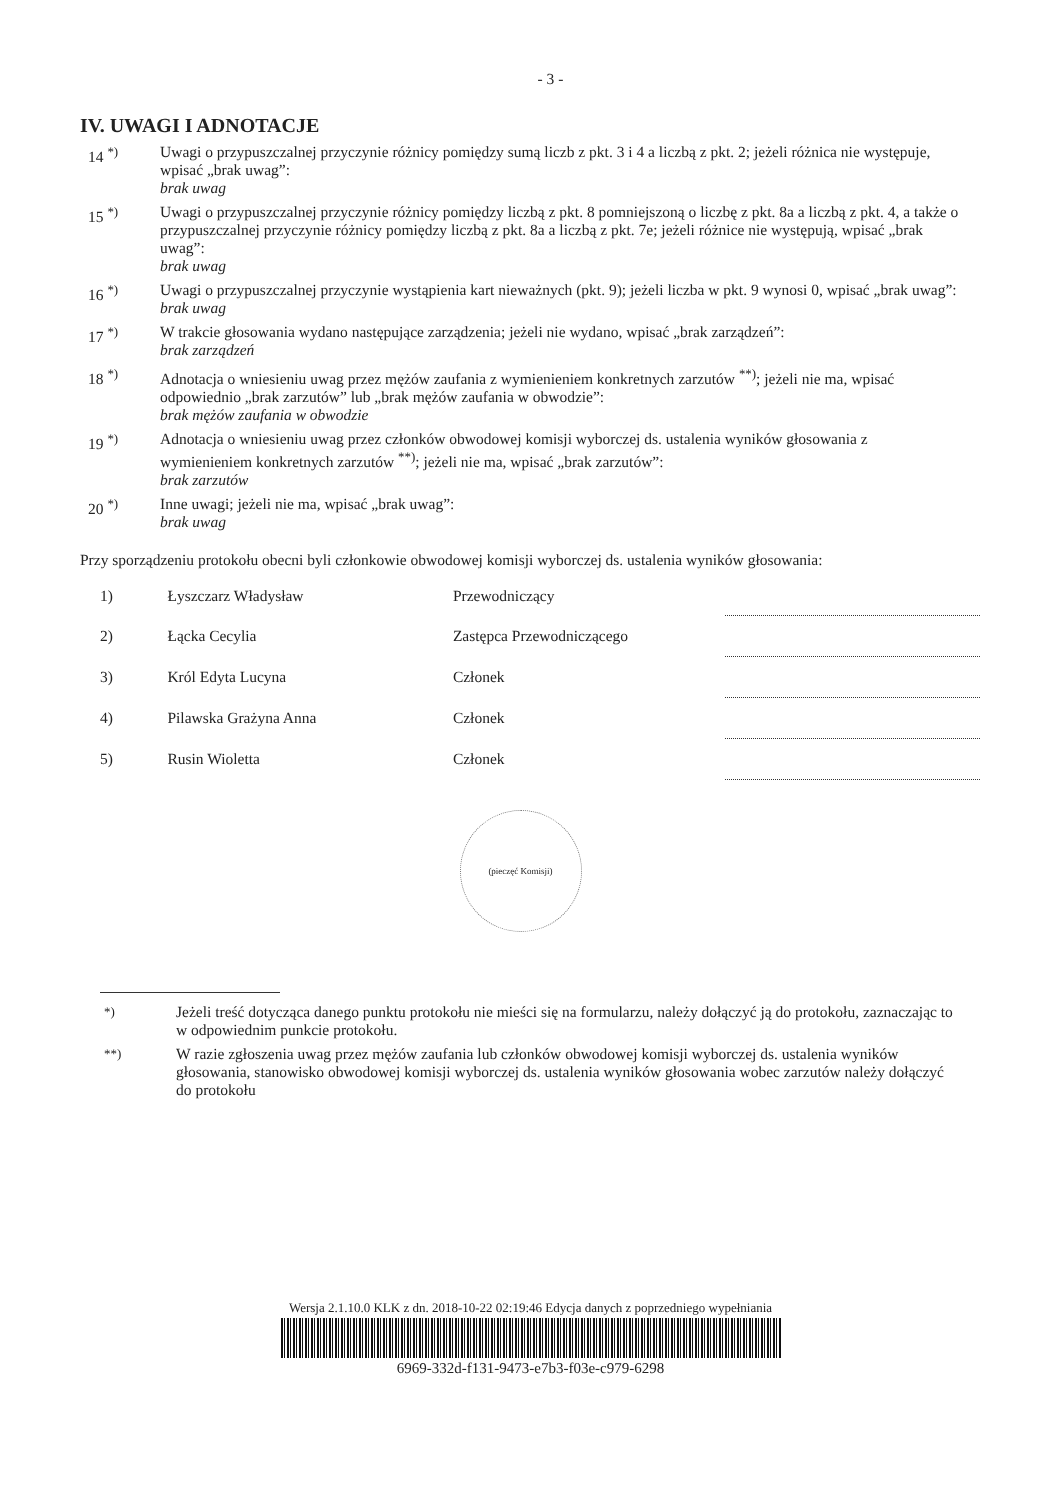- 3 -
IV. UWAGI I ADNOTACJE
14 <sup>*)</sup> Uwagi o przypuszczalnej przyczynie różnicy pomiędzy sumą liczb z pkt. 3 i 4 a liczbą z pkt. 2; jeżeli różnica nie występuje, wpisać „brak uwag”:
brak uwag
15 <sup>*)</sup> Uwagi o przypuszczalnej przyczynie różnicy pomiędzy liczbą z pkt. 8 pomniejszoną o liczbę z pkt. 8a a liczbą z pkt. 4, a także o przypuszczalnej przyczynie różnicy pomiędzy liczbą z pkt. 8a a liczbą z pkt. 7e; jeżeli różnice nie występują, wpisać „brak uwag”:
brak uwag
16 <sup>*)</sup> Uwagi o przypuszczalnej przyczynie wystąpienia kart nieważnych (pkt. 9); jeżeli liczba w pkt. 9 wynosi 0, wpisać „brak uwag”:
brak uwag
17 <sup>*)</sup> W trakcie głosowania wydano następujące zarządzenia; jeżeli nie wydano, wpisać „brak zarządzeń”:
brak zarządzeń
18 <sup>*)</sup> Adnotacja o wniesieniu uwag przez mężów zaufania z wymienieniem konkretnych zarzutów <sup>**)</sup>; jeżeli nie ma, wpisać odpowiednio „brak zarzutów” lub „brak mężów zaufania w obwodzie”:
brak mężów zaufania w obwodzie
19 <sup>*)</sup> Adnotacja o wniesieniu uwag przez członków obwodowej komisji wyborczej ds. ustalenia wyników głosowania z wymienieniem konkretnych zarzutów <sup>**)</sup>; jeżeli nie ma, wpisać „brak zarzutów”:
brak zarzutów
20 <sup>*)</sup> Inne uwagi; jeżeli nie ma, wpisać „brak uwag”:
brak uwag
Przy sporządzeniu protokołu obecni byli członkowie obwodowej komisji wyborczej ds. ustalenia wyników głosowania:
| 1) | Łyszczarz Władysław | Przewodniczący | |
| 2) | Łącka Cecylia | Zastępca Przewodniczącego | |
| 3) | Król Edyta Lucyna | Członek | |
| 4) | Pilawska Grażyna Anna | Członek | |
| 5) | Rusin Wioletta | Członek | |
(pieczęć Komisji)
<sup>*)</sup> Jeżeli treść dotycząca danego punktu protokołu nie mieści się na formularzu, należy dołączyć ją do protokołu, zaznaczając to w odpowiednim punkcie protokołu.
<sup>**)</sup> W razie zgłoszenia uwag przez mężów zaufania lub członków obwodowej komisji wyborczej ds. ustalenia wyników głosowania, stanowisko obwodowej komisji wyborczej ds. ustalenia wyników głosowania wobec zarzutów należy dołączyć do protokołu
Wersja 2.1.10.0 KLK z dn. 2018-10-22 02:19:46 Edycja danych z poprzedniego wypełniania
6969-332d-f131-9473-e7b3-f03e-c979-6298